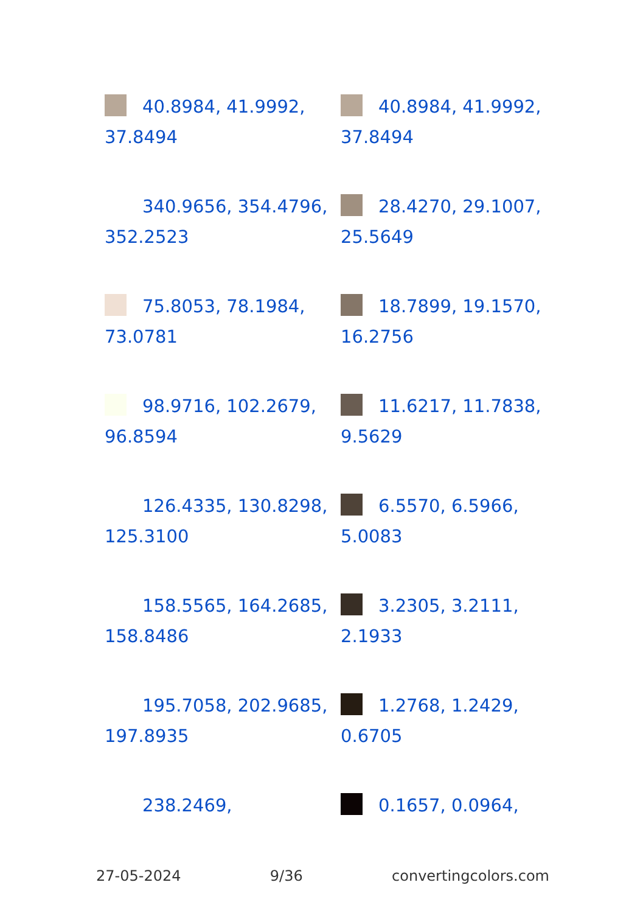40.8984, 41.9992, 37.8494
40.8984, 41.9992, 37.8494
340.9656, 354.4796, 352.2523
28.4270, 29.1007, 25.5649
75.8053, 78.1984, 73.0781
18.7899, 19.1570, 16.2756
98.9716, 102.2679, 96.8594
11.6217, 11.7838, 9.5629
126.4335, 130.8298, 125.3100
6.5570, 6.5966, 5.0083
158.5565, 164.2685, 158.8486
3.2305, 3.2111, 2.1933
195.7058, 202.9685, 197.8935
1.2768, 1.2429, 0.6705
238.2469,
0.1657, 0.0964,
27-05-2024 9/36 convertingcolors.com